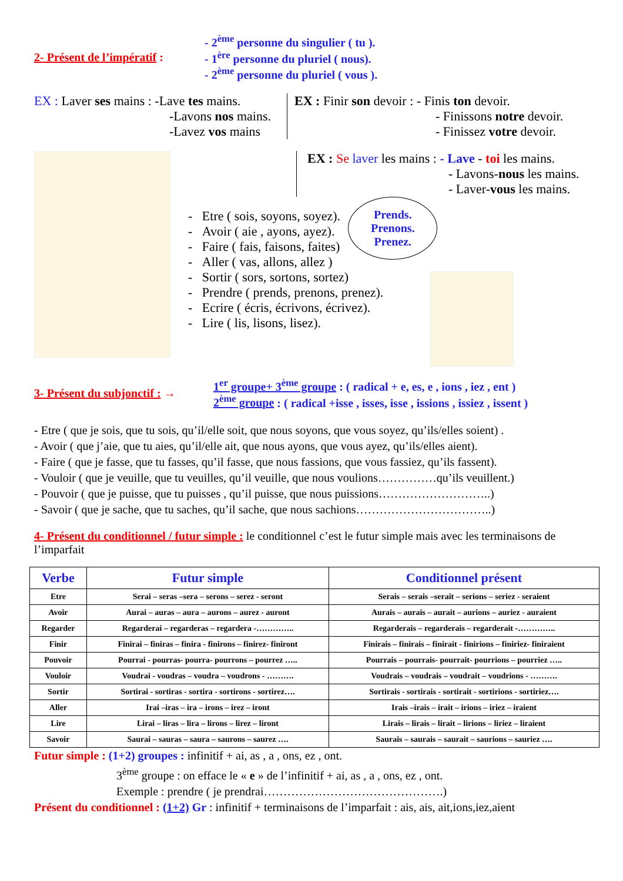2- Présent de l’impératif :
- 2<sup>ème</sup> personne du singulier ( tu ).
- 1<sup>ère</sup> personne du pluriel ( nous).
- 2<sup>ème</sup> personne du pluriel ( vous ).
EX : Laver ses mains : -Lave tes mains.
-Lavons nos mains.
-Lavez vos mains
EX : Finir son devoir : - Finis ton devoir.
- Finissons notre devoir.
- Finissez votre devoir.
EX : Se laver les mains : - Lave - toi les mains.
- Lavons-nous les mains.
- Laver-vous les mains.
- Etre ( sois, soyons, soyez).
- Avoir ( aie , ayons, ayez).
- Faire ( fais, faisons, faites)
- Aller ( vas, allons, allez )
- Sortir ( sors, sortons, sortez)
- Prendre ( prends, prenons, prenez).
- Ecrire ( écris, écrivons, écrivez).
- Lire ( lis, lisons, lisez).
Prends.
Prenons.
Prenez.
3- Présent du subjonctif : →
1<sup>er</sup> groupe+ 3<sup>ème</sup> groupe : ( radical + e, es, e , ions , iez , ent )
2<sup>ème</sup> groupe : ( radical +isse , isses, isse , issions , issiez , issent )
- Etre ( que je sois, que tu sois, qu’il/elle soit, que nous soyons, que vous soyez, qu’ils/elles soient) .
- Avoir ( que j’aie, que tu aies, qu’il/elle ait, que nous ayons, que vous ayez, qu’ils/elles aient).
- Faire ( que je fasse, que tu fasses, qu’il fasse, que nous fassions, que vous fassiez, qu’ils fassent).
- Vouloir ( que je veuille, que tu veuilles, qu’il veuille, que nous voulions……………qu’ils veuillent.)
- Pouvoir ( que je puisse, que tu puisses , qu’il puisse, que nous puissions………………………..)
- Savoir ( que je sache, que tu saches, qu’il sache, que nous sachions……………………………..)
4- Présent du conditionnel / futur simple : le conditionnel c’est le futur simple mais avec les terminaisons de l’imparfait
| Verbe | Futur simple | Conditionnel présent |
| --- | --- | --- |
| Etre | Serai – seras –sera – serons – serez - seront | Serais – serais –serait – serions – seriez - seraient |
| Avoir | Aurai – auras – aura – aurons – aurez - auront | Aurais – aurais – aurait – aurions – auriez - auraient |
| Regarder | Regarderai – regarderas – regardera -………….. | Regarderais – regarderais – regarderait -………….. |
| Finir | Finirai – finiras – finira - finirons – finirez- finiront | Finirais – finirais – finirait - finirions – finiriez- finiraient |
| Pouvoir | Pourrai - pourras- pourra- pourrons – pourrez ….. | Pourrais – pourrais- pourrait- pourrions – pourriez ….. |
| Vouloir | Voudrai - voudras – voudra – voudrons - ………. | Voudrais – voudrais – voudrait – voudrions - ………. |
| Sortir | Sortirai - sortiras - sortira - sortirons - sortirez…. | Sortirais - sortirais - sortirait - sortirions - sortiriez…. |
| Aller | Irai –iras – ira – irons – irez – iront | Irais –irais – irait – irions – iriez – iraient |
| Lire | Lirai – liras – lira – lirons – lirez – liront | Lirais – lirais – lirait – lirions – liriez – liraient |
| Savoir | Saurai – sauras – saura – saurons – saurez …. | Saurais – saurais – saurait – saurions – sauriez …. |
Futur simple : (1+2) groupes : infinitif + ai, as , a , ons, ez , ont.
3<sup>ème</sup> groupe : on efface le « e » de l’infinitif + ai, as , a , ons, ez , ont.
Exemple : prendre ( je prendrai……………………………………….)
Présent du conditionnel : (1+2) Gr : infinitif + terminaisons de l’imparfait : ais, ais, ait,ions,iez,aient